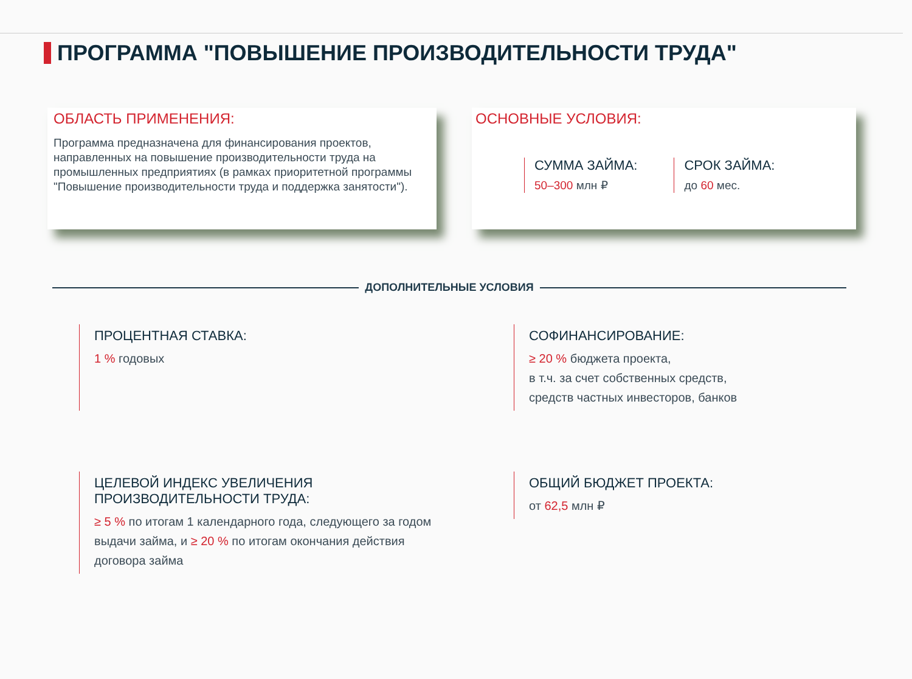ПРОГРАММА "ПОВЫШЕНИЕ ПРОИЗВОДИТЕЛЬНОСТИ ТРУДА"
ОБЛАСТЬ ПРИМЕНЕНИЯ:
Программа предназначена для финансирования проектов, направленных на повышение производительности труда на промышленных предприятиях (в рамках приоритетной программы "Повышение производительности труда и поддержка занятости").
ОСНОВНЫЕ УСЛОВИЯ:
СУММА ЗАЙМА:
50–300 млн ₽
СРОК ЗАЙМА:
до 60 мес.
ДОПОЛНИТЕЛЬНЫЕ УСЛОВИЯ
ПРОЦЕНТНАЯ СТАВКА:
1 % годовых
СОФИНАНСИРОВАНИЕ:
≥ 20 % бюджета проекта,
в т.ч. за счет собственных средств,
средств частных инвесторов, банков
ЦЕЛЕВОЙ ИНДЕКС УВЕЛИЧЕНИЯ
ПРОИЗВОДИТЕЛЬНОСТИ ТРУДА:
≥ 5 % по итогам 1 календарного года, следующего за годом выдачи займа, и ≥ 20 % по итогам окончания действия договора займа
ОБЩИЙ БЮДЖЕТ ПРОЕКТА:
от 62,5 млн ₽